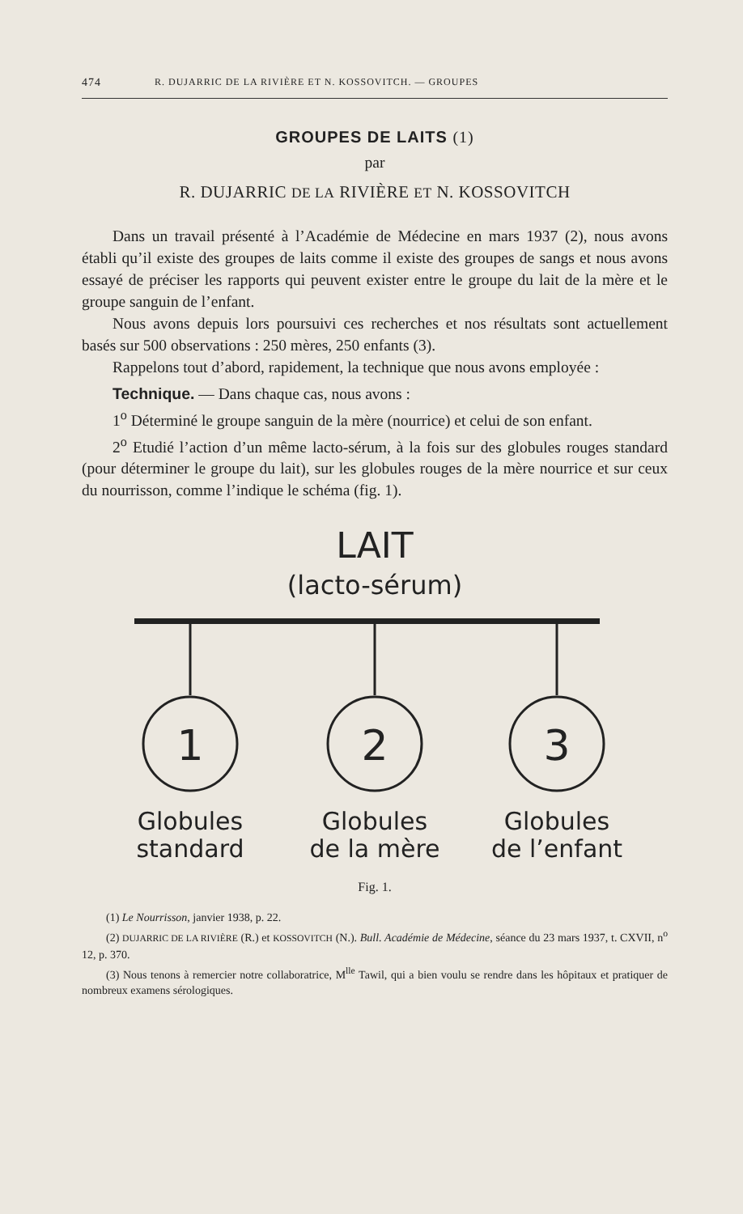474 R. DUJARRIC DE LA RIVIÈRE ET N. KOSSOVITCH. — GROUPES
GROUPES DE LAITS (1)
par
R. DUJARRIC DE LA RIVIÈRE ET N. KOSSOVITCH
Dans un travail présenté à l’Académie de Médecine en mars 1937 (2), nous avons établi qu’il existe des groupes de laits comme il existe des groupes de sangs et nous avons essayé de préciser les rapports qui peuvent exister entre le groupe du lait de la mère et le groupe sanguin de l’enfant.
Nous avons depuis lors poursuivi ces recherches et nos résultats sont actuellement basés sur 500 observations : 250 mères, 250 enfants (3).
Rappelons tout d’abord, rapidement, la technique que nous avons employée :
Technique. — Dans chaque cas, nous avons :
1<sup>o</sup> Déterminé le groupe sanguin de la mère (nourrice) et celui de son enfant.
2<sup>o</sup> Etudié l’action d’un même lacto-sérum, à la fois sur des globules rouges standard (pour déterminer le groupe du lait), sur les globules rouges de la mère nourrice et sur ceux du nourrisson, comme l’indique le schéma (fig. 1).
LAIT
(lacto-sérum)
1
2
3
Globules
standard
Globules
de la mère
Globules
de l’enfant
Fig. 1.
(1) Le Nourrisson, janvier 1938, p. 22.
(2) DUJARRIC DE LA RIVIÈRE (R.) et KOSSOVITCH (N.). Bull. Académie de Médecine, séance du 23 mars 1937, t. CXVII, n<sup>o</sup> 12, p. 370.
(3) Nous tenons à remercier notre collaboratrice, M<sup>lle</sup> Tawil, qui a bien voulu se rendre dans les hôpitaux et pratiquer de nombreux examens sérologiques.